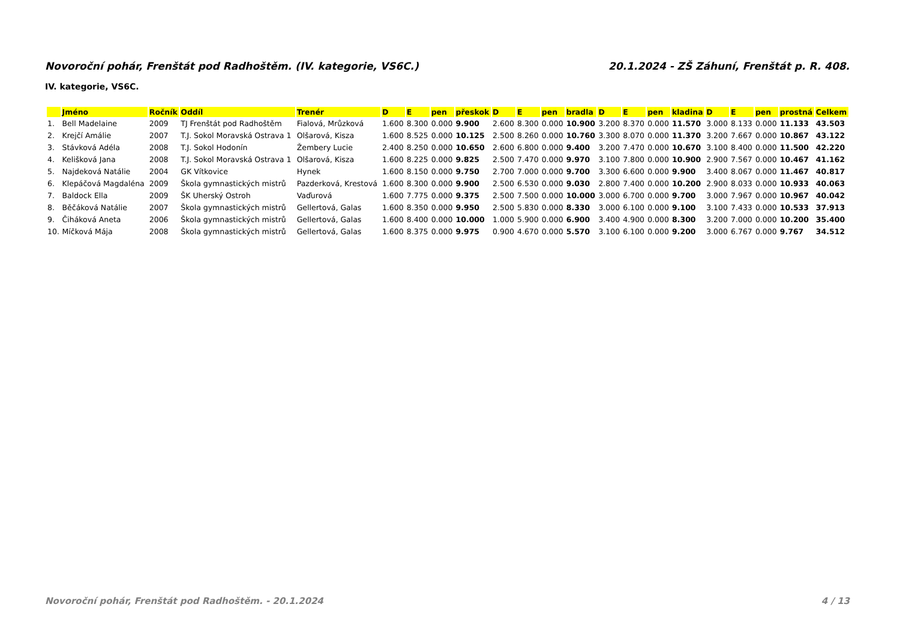Novoroční pohár, Frenštát pod Radhoštěm. (IV. kategorie, VS6C.) 20.1.2024 - ZŠ Záhuní, Frenštát p. R. 408.
IV. kategorie, VS6C.
| | Jméno | Ročník | Oddíl | Trenér | D | E | pen | přeskok | D | E | pen | bradla | D | E | pen | kladina | D | E | pen | prostná | Celkem |
| --- | --- | --- | --- | --- | --- | --- | --- | --- | --- | --- | --- | --- | --- | --- | --- | --- | --- | --- | --- | --- | --- |
| 1. | Bell Madelaine | 2009 | TJ Frenštát pod Radhoštěm | Fialová, Mrůzková | 1.600 | 8.300 | 0.000 | 9.900 | 2.600 | 8.300 | 0.000 | 10.900 | 3.200 | 8.370 | 0.000 | 11.570 | 3.000 | 8.133 | 0.000 | 11.133 | 43.503 |
| 2. | Krejčí Amálie | 2007 | T.J. Sokol Moravská Ostrava 1 | Olšarová, Kisza | 1.600 | 8.525 | 0.000 | 10.125 | 2.500 | 8.260 | 0.000 | 10.760 | 3.300 | 8.070 | 0.000 | 11.370 | 3.200 | 7.667 | 0.000 | 10.867 | 43.122 |
| 3. | Stávková Adéla | 2008 | T.J. Sokol Hodonín | Žembery Lucie | 2.400 | 8.250 | 0.000 | 10.650 | 2.600 | 6.800 | 0.000 | 9.400 | 3.200 | 7.470 | 0.000 | 10.670 | 3.100 | 8.400 | 0.000 | 11.500 | 42.220 |
| 4. | Kelišková Jana | 2008 | T.J. Sokol Moravská Ostrava 1 | Olšarová, Kisza | 1.600 | 8.225 | 0.000 | 9.825 | 2.500 | 7.470 | 0.000 | 9.970 | 3.100 | 7.800 | 0.000 | 10.900 | 2.900 | 7.567 | 0.000 | 10.467 | 41.162 |
| 5. | Najdeková Natálie | 2004 | GK Vítkovice | Hynek | 1.600 | 8.150 | 0.000 | 9.750 | 2.700 | 7.000 | 0.000 | 9.700 | 3.300 | 6.600 | 0.000 | 9.900 | 3.400 | 8.067 | 0.000 | 11.467 | 40.817 |
| 6. | Klepáčová Magdaléna | 2009 | Škola gymnastických mistrů | Pazderková, Krestová | 1.600 | 8.300 | 0.000 | 9.900 | 2.500 | 6.530 | 0.000 | 9.030 | 2.800 | 7.400 | 0.000 | 10.200 | 2.900 | 8.033 | 0.000 | 10.933 | 40.063 |
| 7. | Baldock Ella | 2009 | ŠK Uherský Ostroh | Vaďurová | 1.600 | 7.775 | 0.000 | 9.375 | 2.500 | 7.500 | 0.000 | 10.000 | 3.000 | 6.700 | 0.000 | 9.700 | 3.000 | 7.967 | 0.000 | 10.967 | 40.042 |
| 8. | Běčáková Natálie | 2007 | Škola gymnastických mistrů | Gellertová, Galas | 1.600 | 8.350 | 0.000 | 9.950 | 2.500 | 5.830 | 0.000 | 8.330 | 3.000 | 6.100 | 0.000 | 9.100 | 3.100 | 7.433 | 0.000 | 10.533 | 37.913 |
| 9. | Čiháková Aneta | 2006 | Škola gymnastických mistrů | Gellertová, Galas | 1.600 | 8.400 | 0.000 | 10.000 | 1.000 | 5.900 | 0.000 | 6.900 | 3.400 | 4.900 | 0.000 | 8.300 | 3.200 | 7.000 | 0.000 | 10.200 | 35.400 |
| 10. | Míčková Mája | 2008 | Škola gymnastických mistrů | Gellertová, Galas | 1.600 | 8.375 | 0.000 | 9.975 | 0.900 | 4.670 | 0.000 | 5.570 | 3.100 | 6.100 | 0.000 | 9.200 | 3.000 | 6.767 | 0.000 | 9.767 | 34.512 |
Novoroční pohár, Frenštát pod Radhoštěm. - 20.1.2024 4 / 13